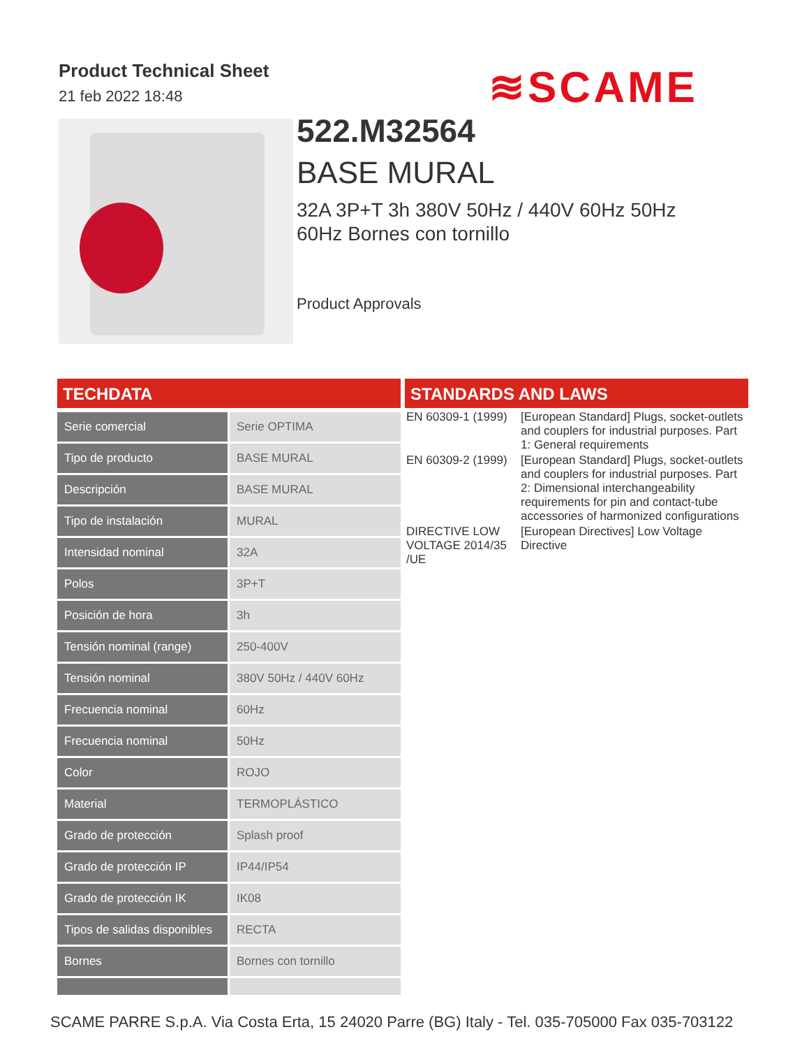Product Technical Sheet
21 feb 2022 18:48
≋SCAME
522.M32564
BASE MURAL
32A 3P+T 3h 380V 50Hz / 440V 60Hz 50Hz
60Hz Bornes con tornillo
Product Approvals
TECHDATA
| Serie comercial | Serie OPTIMA |
| Tipo de producto | BASE MURAL |
| Descripción | BASE MURAL |
| Tipo de instalación | MURAL |
| Intensidad nominal | 32A |
| Polos | 3P+T |
| Posición de hora | 3h |
| Tensión nominal (range) | 250-400V |
| Tensión nominal | 380V 50Hz / 440V 60Hz |
| Frecuencia nominal | 60Hz |
| Frecuencia nominal | 50Hz |
| Color | ROJO |
| Material | TERMOPLÁSTICO |
| Grado de protección | Splash proof |
| Grado de protección IP | IP44/IP54 |
| Grado de protección IK | IK08 |
| Tipos de salidas disponibles | RECTA |
| Bornes | Bornes con tornillo |
STANDARDS AND LAWS
| EN 60309-1 (1999) | [European Standard] Plugs, socket-outlets and couplers for industrial purposes. Part 1: General requirements |
| EN 60309-2 (1999) | [European Standard] Plugs, socket-outlets and couplers for industrial purposes. Part 2: Dimensional interchangeability requirements for pin and contact-tube accessories of harmonized configurations |
| DIRECTIVE LOW VOLTAGE 2014/35 /UE | [European Directives] Low Voltage Directive |
SCAME PARRE S.p.A. Via Costa Erta, 15 24020 Parre (BG) Italy - Tel. 035-705000 Fax 035-703122